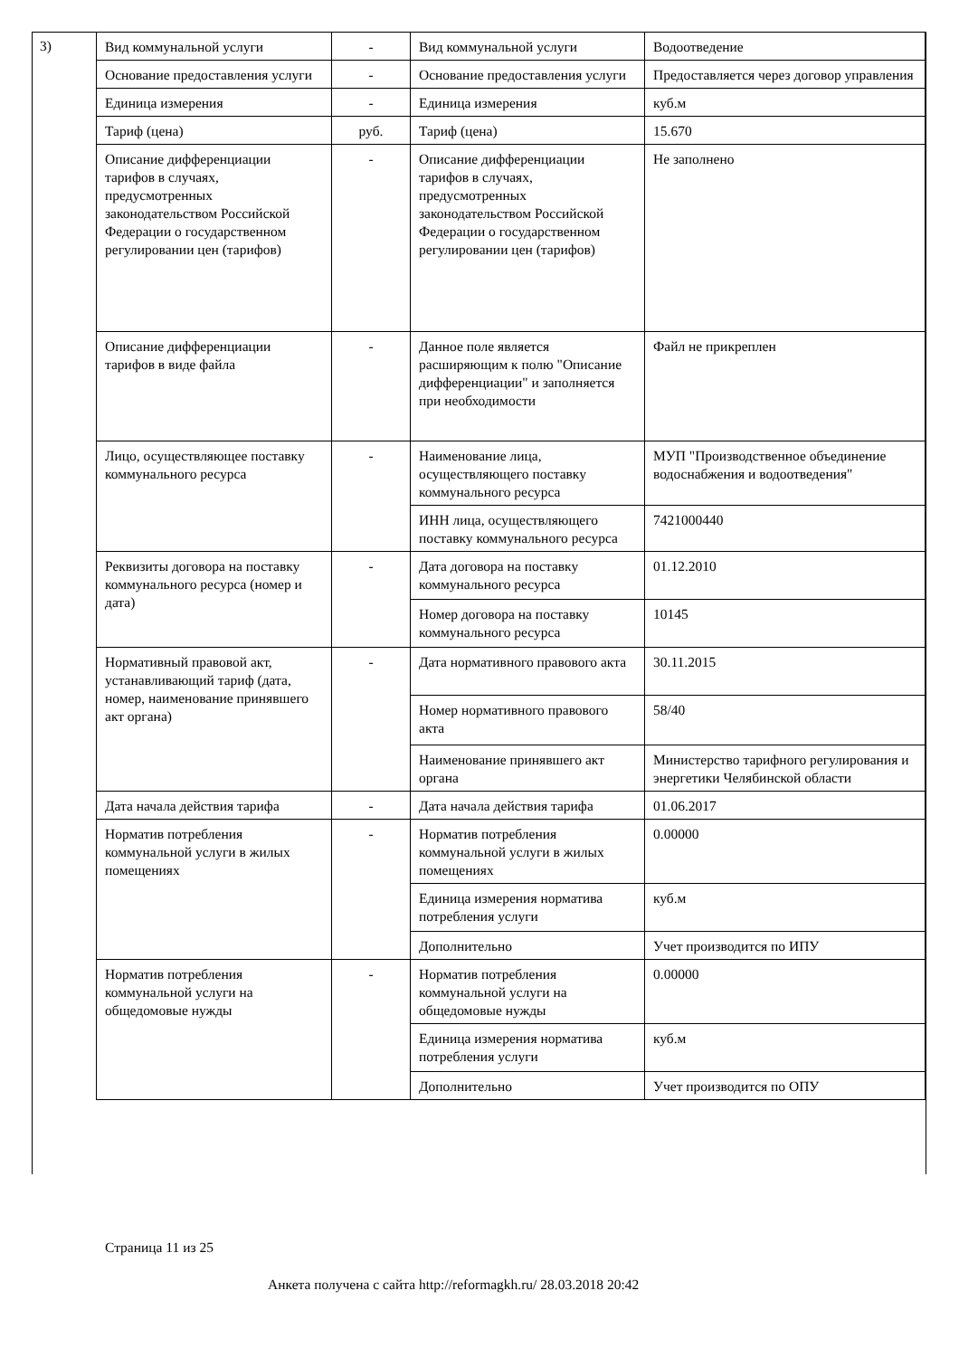3)
| Вид коммунальной услуги | - | Вид коммунальной услуги | Водоотведение |
| Основание предоставления услуги | - | Основание предоставления услуги | Предоставляется через договор управления |
| Единица измерения | - | Единица измерения | куб.м |
| Тариф (цена) | руб. | Тариф (цена) | 15.670 |
| Описание дифференциации тарифов в случаях, предусмотренных законодательством Российской Федерации о государственном регулировании цен (тарифов) | - | Описание дифференциации тарифов в случаях, предусмотренных законодательством Российской Федерации о государственном регулировании цен (тарифов) | Не заполнено |
| Описание дифференциации тарифов в виде файла | - | Данное поле является расширяющим к полю "Описание дифференциации" и заполняется при необходимости | Файл не прикреплен |
| Лицо, осуществляющее поставку коммунального ресурса | - | Наименование лица, осуществляющего поставку коммунального ресурса | МУП "Производственное объединение водоснабжения и водоотведения" |
| | | ИНН лица, осуществляющего поставку коммунального ресурса | 7421000440 |
| Реквизиты договора на поставку коммунального ресурса (номер и дата) | - | Дата договора на поставку коммунального ресурса | 01.12.2010 |
| | | Номер договора на поставку коммунального ресурса | 10145 |
| Нормативный правовой акт, устанавливающий тариф (дата, номер, наименование принявшего акт органа) | - | Дата нормативного правового акта | 30.11.2015 |
| | | Номер нормативного правового акта | 58/40 |
| | | Наименование принявшего акт органа | Министерство тарифного регулирования и энергетики Челябинской области |
| Дата начала действия тарифа | - | Дата начала действия тарифа | 01.06.2017 |
| Норматив потребления коммунальной услуги в жилых помещениях | - | Норматив потребления коммунальной услуги в жилых помещениях | 0.00000 |
| | | Единица измерения норматива потребления услуги | куб.м |
| | | Дополнительно | Учет производится по ИПУ |
| Норматив потребления коммунальной услуги на общедомовые нужды | - | Норматив потребления коммунальной услуги на общедомовые нужды | 0.00000 |
| | | Единица измерения норматива потребления услуги | куб.м |
| | | Дополнительно | Учет производится по ОПУ |
Страница 11 из 25
Анкета получена с сайта http://reformagkh.ru/ 28.03.2018 20:42